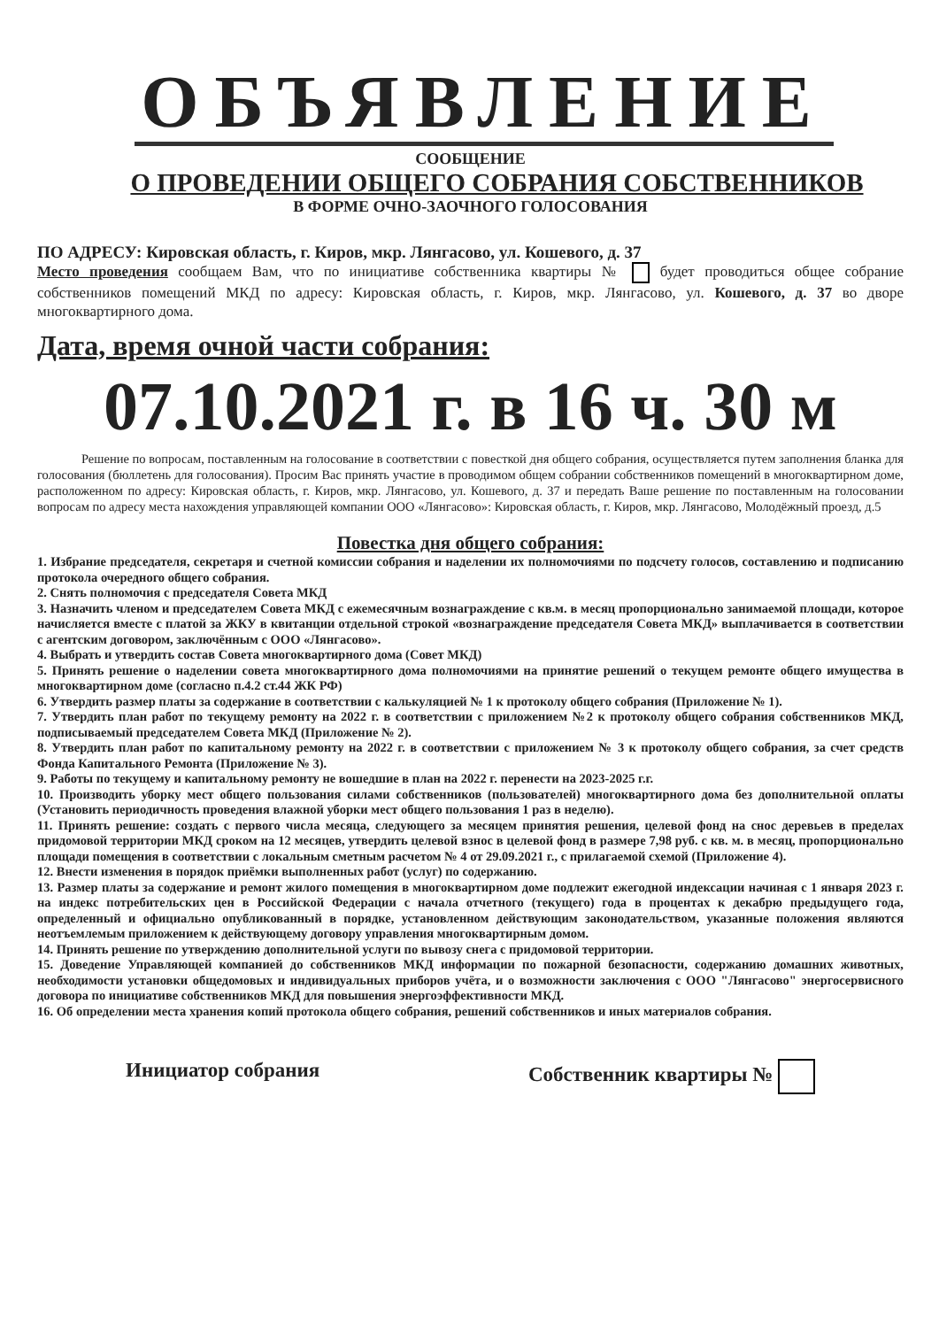ОБЪЯВЛЕНИЕ
СООБЩЕНИЕ
О ПРОВЕДЕНИИ ОБЩЕГО СОБРАНИЯ СОБСТВЕННИКОВ
В ФОРМЕ ОЧНО-ЗАОЧНОГО ГОЛОСОВАНИЯ
ПО АДРЕСУ: Кировская область, г. Киров, мкр. Лянгасово, ул. Кошевого, д. 37
Место проведения сообщаем Вам, что по инициативе собственника квартиры № будет проводиться общее собрание собственников помещений МКД по адресу: Кировская область, г. Киров, мкр. Лянгасово, ул. Кошевого, д. 37 во дворе многоквартирного дома.
Дата, время очной части собрания:
07.10.2021 г. в 16 ч. 30 м
Решение по вопросам, поставленным на голосование в соответствии с повесткой дня общего собрания, осуществляется путем заполнения бланка для голосования (бюллетень для голосования). Просим Вас принять участие в проводимом общем собрании собственников помещений в многоквартирном доме, расположенном по адресу: Кировская область, г. Киров, мкр. Лянгасово, ул. Кошевого, д. 37 и передать Ваше решение по поставленным на голосовании вопросам по адресу места нахождения управляющей компании ООО «Лянгасово»: Кировская область, г. Киров, мкр. Лянгасово, Молодёжный проезд, д.5
Повестка дня общего собрания:
1. Избрание председателя, секретаря и счетной комиссии собрания и наделении их полномочиями по подсчету голосов, составлению и подписанию протокола очередного общего собрания.
2. Снять полномочия с председателя Совета МКД
3. Назначить членом и председателем Совета МКД с ежемесячным вознаграждение с кв.м. в месяц пропорционально занимаемой площади, которое начисляется вместе с платой за ЖКУ в квитанции отдельной строкой «вознаграждение председателя Совета МКД» выплачивается в соответствии с агентским договором, заключённым с ООО «Лянгасово».
4. Выбрать и утвердить состав Совета многоквартирного дома (Совет МКД)
5. Принять решение о наделении совета многоквартирного дома полномочиями на принятие решений о текущем ремонте общего имущества в многоквартирном доме (согласно п.4.2 ст.44 ЖК РФ)
6. Утвердить размер платы за содержание в соответствии с калькуляцией № 1 к протоколу общего собрания (Приложение № 1).
7. Утвердить план работ по текущему ремонту на 2022 г. в соответствии с приложением №2 к протоколу общего собрания собственников МКД, подписываемый председателем Совета МКД (Приложение № 2).
8. Утвердить план работ по капитальному ремонту на 2022 г. в соответствии с приложением № 3 к протоколу общего собрания, за счет средств Фонда Капитального Ремонта (Приложение № 3).
9. Работы по текущему и капитальному ремонту не вошедшие в план на 2022 г. перенести на 2023-2025 г.г.
10. Производить уборку мест общего пользования силами собственников (пользователей) многоквартирного дома без дополнительной оплаты (Установить периодичность проведения влажной уборки мест общего пользования 1 раз в неделю).
11. Принять решение: создать с первого числа месяца, следующего за месяцем принятия решения, целевой фонд на снос деревьев в пределах придомовой территории МКД сроком на 12 месяцев, утвердить целевой взнос в целевой фонд в размере 7,98 руб. с кв. м. в месяц, пропорционально площади помещения в соответствии с локальным сметным расчетом № 4 от 29.09.2021 г., с прилагаемой схемой (Приложение 4).
12. Внести изменения в порядок приёмки выполненных работ (услуг) по содержанию.
13. Размер платы за содержание и ремонт жилого помещения в многоквартирном доме подлежит ежегодной индексации начиная с 1 января 2023 г. на индекс потребительских цен в Российской Федерации с начала отчетного (текущего) года в процентах к декабрю предыдущего года, определенный и официально опубликованный в порядке, установленном действующим законодательством, указанные положения являются неотъемлемым приложением к действующему договору управления многоквартирным домом.
14. Принять решение по утверждению дополнительной услуги по вывозу снега с придомовой территории.
15. Доведение Управляющей компанией до собственников МКД информации по пожарной безопасности, содержанию домашних животных, необходимости установки общедомовых и индивидуальных приборов учёта, и о возможности заключения с ООО "Лянгасово" энергосервисного договора по инициативе собственников МКД для повышения энергоэффективности МКД.
16. Об определении места хранения копий протокола общего собрания, решений собственников и иных материалов собрания.
Инициатор собрания Собственник квартиры №